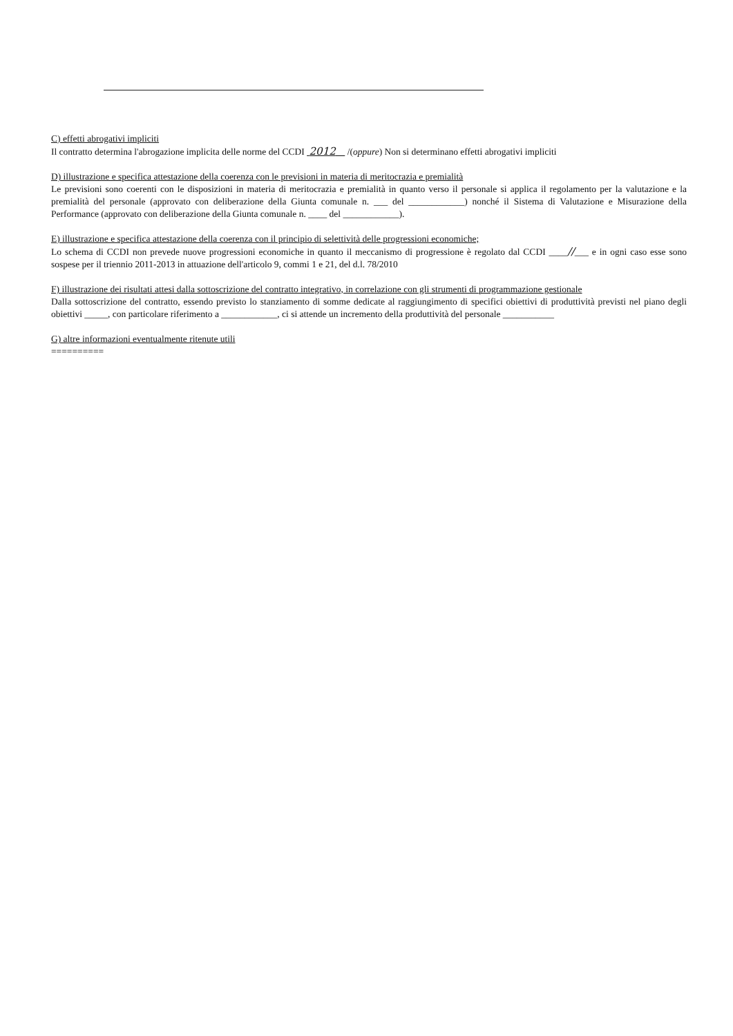C) effetti abrogativi impliciti
Il contratto determina l'abrogazione implicita delle norme del CCDI 2012 /(oppure) Non si determinano effetti abrogativi impliciti
D) illustrazione e specifica attestazione della coerenza con le previsioni in materia di meritocrazia e premialità
Le previsioni sono coerenti con le disposizioni in materia di meritocrazia e premialità in quanto verso il personale si applica il regolamento per la valutazione e la premialità del personale (approvato con deliberazione della Giunta comunale n. ___ del ____________) nonché il Sistema di Valutazione e Misurazione della Performance (approvato con deliberazione della Giunta comunale n. ____ del ____________).
E) illustrazione e specifica attestazione della coerenza con il principio di selettività delle progressioni economiche;
Lo schema di CCDI non prevede nuove progressioni economiche in quanto il meccanismo di progressione è regolato dal CCDI ____//___ e in ogni caso esse sono sospese per il triennio 2011-2013 in attuazione dell'articolo 9, commi 1 e 21, del d.l. 78/2010
F) illustrazione dei risultati attesi dalla sottoscrizione del contratto integrativo, in correlazione con gli strumenti di programmazione gestionale
Dalla sottoscrizione del contratto, essendo previsto lo stanziamento di somme dedicate al raggiungimento di specifici obiettivi di produttività previsti nel piano degli obiettivi _____, con particolare riferimento a ____________, ci si attende un incremento della produttività del personale ___________
G) altre informazioni eventualmente ritenute utili
==========